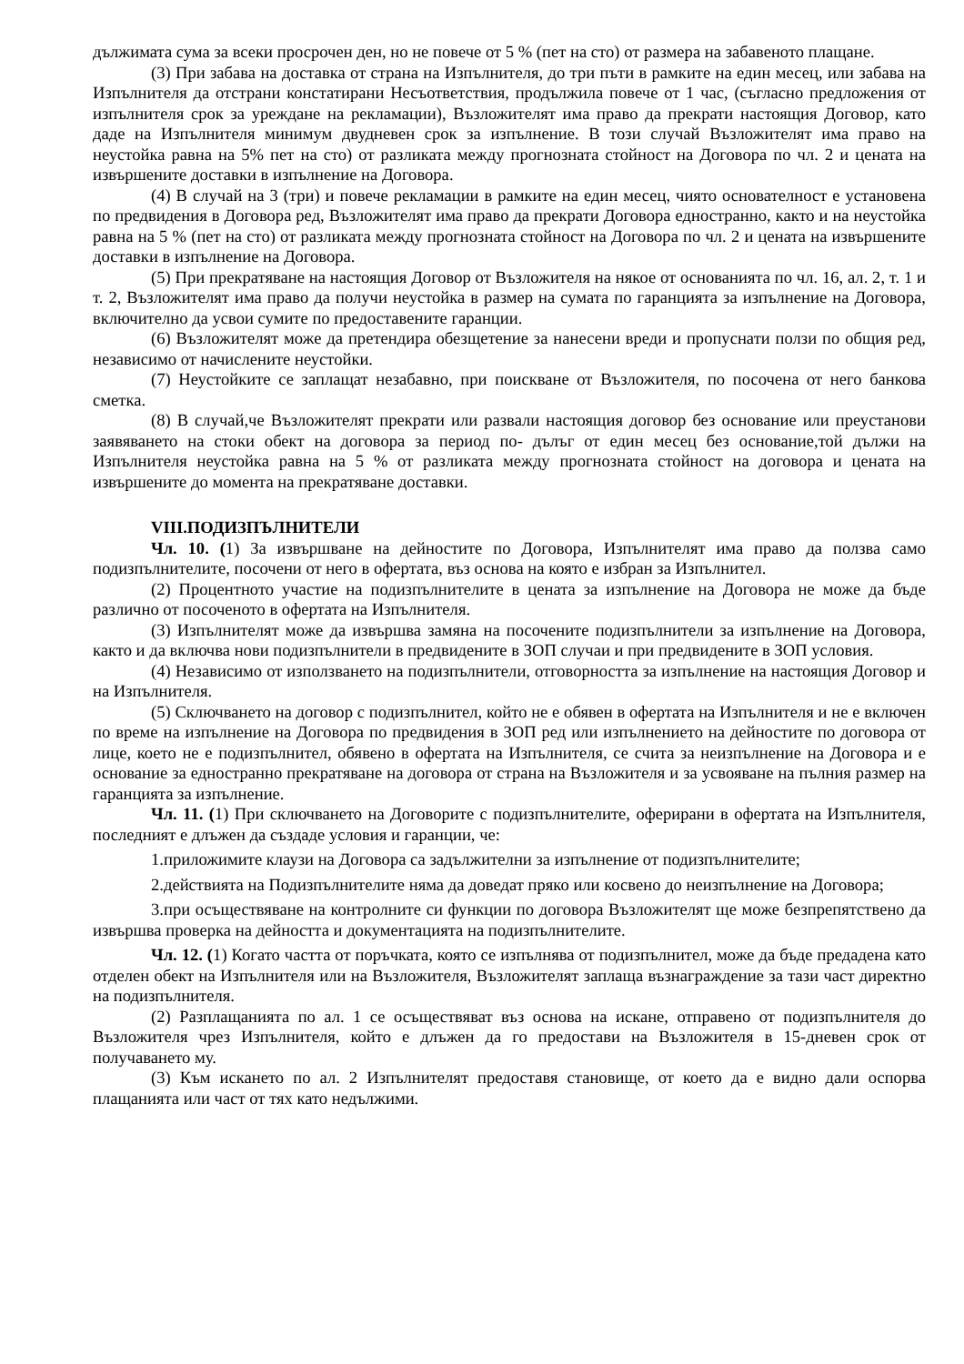дължимата сума за всеки просрочен ден, но не повече от 5 % (пет на сто) от размера на забавеното плащане.
(3) При забава на доставка от страна на Изпълнителя, до три пъти в рамките на един месец, или забава на Изпълнителя да отстрани констатирани Несъответствия, продължила повече от 1 час, (съгласно предложения от изпълнителя срок за уреждане на рекламации), Възложителят има право да прекрати настоящия Договор, като даде на Изпълнителя минимум двудневен срок за изпълнение. В този случай Възложителят има право на неустойка равна на 5% пет на сто) от разликата между прогнозната стойност на Договора по чл. 2 и цената на извършените доставки в изпълнение на Договора.
(4) В случай на 3 (три) и повече рекламации в рамките на един месец, чиято основателност е установена по предвидения в Договора ред, Възложителят има право да прекрати Договора едностранно, както и на неустойка равна на 5 % (пет на сто) от разликата между прогнозната стойност на Договора по чл. 2 и цената на извършените доставки в изпълнение на Договора.
(5) При прекратяване на настоящия Договор от Възложителя на някое от основанията по чл. 16, ал. 2, т. 1 и т. 2, Възложителят има право да получи неустойка в размер на сумата по гаранцията за изпълнение на Договора, включително да усвои сумите по предоставените гаранции.
(6) Възложителят може да претендира обезщетение за нанесени вреди и пропуснати ползи по общия ред, независимо от начислените неустойки.
(7) Неустойките се заплащат незабавно, при поискване от Възложителя, по посочена от него банкова сметка.
(8) В случай,че Възложителят прекрати или развали настоящия договор без основание или преустанови заявяването на стоки обект на договора за период по- дълъг от един месец без основание,той дължи на Изпълнителя неустойка равна на 5 % от разликата между прогнозната стойност на договора и цената на извършените до момента на прекратяване доставки.
VIII.ПОДИЗПЪЛНИТЕЛИ
Чл. 10. (1) За извършване на дейностите по Договора, Изпълнителят има право да ползва само подизпълнителите, посочени от него в офертата, въз основа на която е избран за Изпълнител.
(2) Процентното участие на подизпълнителите в цената за изпълнение на Договора не може да бъде различно от посоченото в офертата на Изпълнителя.
(3) Изпълнителят може да извършва замяна на посочените подизпълнители за изпълнение на Договора, както и да включва нови подизпълнители в предвидените в ЗОП случаи и при предвидените в ЗОП условия.
(4) Независимо от използването на подизпълнители, отговорността за изпълнение на настоящия Договор и на Изпълнителя.
(5) Сключването на договор с подизпълнител, който не е обявен в офертата на Изпълнителя и не е включен по време на изпълнение на Договора по предвидения в ЗОП ред или изпълнението на дейностите по договора от лице, което не е подизпълнител, обявено в офертата на Изпълнителя, се счита за неизпълнение на Договора и е основание за едностранно прекратяване на договора от страна на Възложителя и за усвояване на пълния размер на гаранцията за изпълнение.
Чл. 11. (1) При сключването на Договорите с подизпълнителите, оферирани в офертата на Изпълнителя, последният е длъжен да създаде условия и гаранции, че:
1.приложимите клаузи на Договора са задължителни за изпълнение от подизпълнителите;
2.действията на Подизпълнителите няма да доведат пряко или косвено до неизпълнение на Договора;
3.при осъществяване на контролните си функции по договора Възложителят ще може безпрепятствено да извършва проверка на дейността и документацията на подизпълнителите.
Чл. 12. (1) Когато частта от поръчката, която се изпълнява от подизпълнител, може да бъде предадена като отделен обект на Изпълнителя или на Възложителя, Възложителят заплаща възнаграждение за тази част директно на подизпълнителя.
(2) Разплащанията по ал. 1 се осъществяват въз основа на искане, отправено от подизпълнителя до Възложителя чрез Изпълнителя, който е длъжен да го предостави на Възложителя в 15-дневен срок от получаването му.
(3) Към искането по ал. 2 Изпълнителят предоставя становище, от което да е видно дали оспорва плащанията или част от тях като недължими.